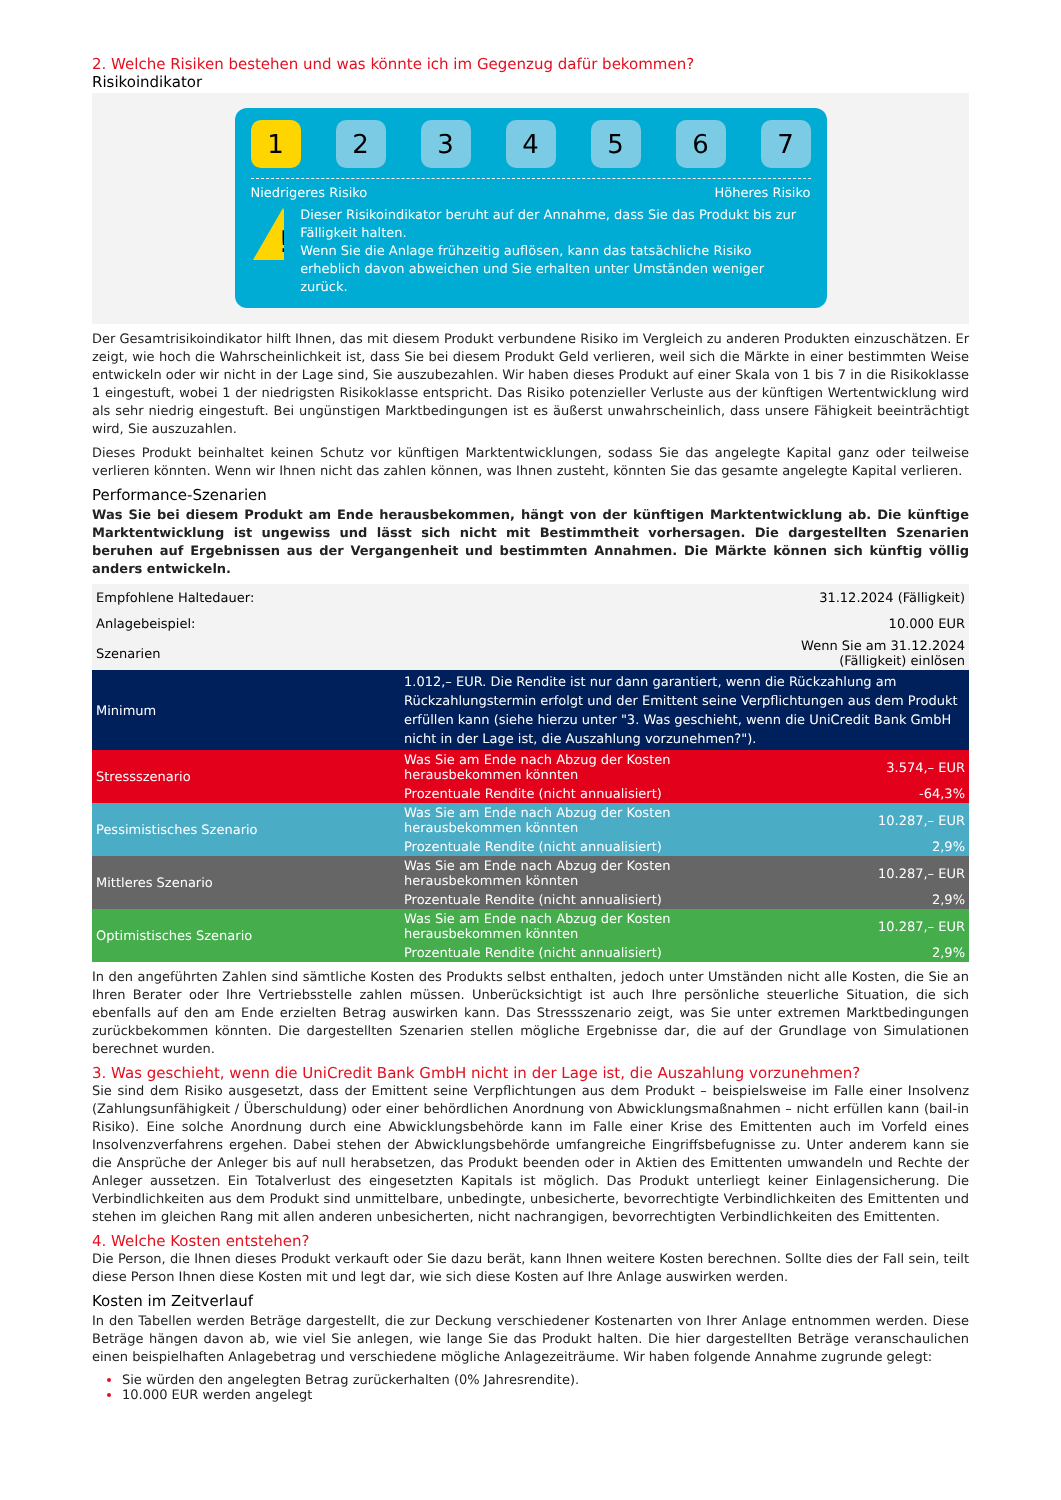2. Welche Risiken bestehen und was könnte ich im Gegenzug dafür bekommen?
Risikoindikator
1 2 3 4 5 6 7
Niedrigeres Risiko Höheres Risiko
!
Dieser Risikoindikator beruht auf der Annahme, dass Sie das Produkt bis zur Fälligkeit halten.
Wenn Sie die Anlage frühzeitig auflösen, kann das tatsächliche Risiko erheblich davon abweichen und Sie erhalten unter Umständen weniger zurück.
Der Gesamtrisikoindikator hilft Ihnen, das mit diesem Produkt verbundene Risiko im Vergleich zu anderen Produkten einzuschätzen. Er zeigt, wie hoch die Wahrscheinlichkeit ist, dass Sie bei diesem Produkt Geld verlieren, weil sich die Märkte in einer bestimmten Weise entwickeln oder wir nicht in der Lage sind, Sie auszubezahlen. Wir haben dieses Produkt auf einer Skala von 1 bis 7 in die Risikoklasse 1 eingestuft, wobei 1 der niedrigsten Risikoklasse entspricht. Das Risiko potenzieller Verluste aus der künftigen Wertentwicklung wird als sehr niedrig eingestuft. Bei ungünstigen Marktbedingungen ist es äußerst unwahrscheinlich, dass unsere Fähigkeit beeinträchtigt wird, Sie auszuzahlen.
Dieses Produkt beinhaltet keinen Schutz vor künftigen Marktentwicklungen, sodass Sie das angelegte Kapital ganz oder teilweise verlieren könnten. Wenn wir Ihnen nicht das zahlen können, was Ihnen zusteht, könnten Sie das gesamte angelegte Kapital verlieren.
Performance-Szenarien
Was Sie bei diesem Produkt am Ende herausbekommen, hängt von der künftigen Marktentwicklung ab. Die künftige Marktentwicklung ist ungewiss und lässt sich nicht mit Bestimmtheit vorhersagen. Die dargestellten Szenarien beruhen auf Ergebnissen aus der Vergangenheit und bestimmten Annahmen. Die Märkte können sich künftig völlig anders entwickeln.
| Empfohlene Haltedauer: | | 31.12.2024 (Fälligkeit) |
| Anlagebeispiel: | | 10.000 EUR |
| Szenarien | | Wenn Sie am 31.12.2024 (Fälligkeit) einlösen |
| Minimum | 1.012,– EUR. Die Rendite ist nur dann garantiert, wenn die Rückzahlung am Rückzahlungstermin erfolgt und der Emittent seine Verpflichtungen aus dem Produkt erfüllen kann (siehe hierzu unter "3. Was geschieht, wenn die UniCredit Bank GmbH nicht in der Lage ist, die Auszahlung vorzunehmen?"). | |
| Stressszenario | Was Sie am Ende nach Abzug der Kosten herausbekommen könnten | 3.574,– EUR |
| | Prozentuale Rendite (nicht annualisiert) | -64,3% |
| Pessimistisches Szenario | Was Sie am Ende nach Abzug der Kosten herausbekommen könnten | 10.287,– EUR |
| | Prozentuale Rendite (nicht annualisiert) | 2,9% |
| Mittleres Szenario | Was Sie am Ende nach Abzug der Kosten herausbekommen könnten | 10.287,– EUR |
| | Prozentuale Rendite (nicht annualisiert) | 2,9% |
| Optimistisches Szenario | Was Sie am Ende nach Abzug der Kosten herausbekommen könnten | 10.287,– EUR |
| | Prozentuale Rendite (nicht annualisiert) | 2,9% |
In den angeführten Zahlen sind sämtliche Kosten des Produkts selbst enthalten, jedoch unter Umständen nicht alle Kosten, die Sie an Ihren Berater oder Ihre Vertriebsstelle zahlen müssen. Unberücksichtigt ist auch Ihre persönliche steuerliche Situation, die sich ebenfalls auf den am Ende erzielten Betrag auswirken kann. Das Stressszenario zeigt, was Sie unter extremen Marktbedingungen zurückbekommen könnten. Die dargestellten Szenarien stellen mögliche Ergebnisse dar, die auf der Grundlage von Simulationen berechnet wurden.
3. Was geschieht, wenn die UniCredit Bank GmbH nicht in der Lage ist, die Auszahlung vorzunehmen?
Sie sind dem Risiko ausgesetzt, dass der Emittent seine Verpflichtungen aus dem Produkt – beispielsweise im Falle einer Insolvenz (Zahlungsunfähigkeit / Überschuldung) oder einer behördlichen Anordnung von Abwicklungsmaßnahmen – nicht erfüllen kann (bail-in Risiko). Eine solche Anordnung durch eine Abwicklungsbehörde kann im Falle einer Krise des Emittenten auch im Vorfeld eines Insolvenzverfahrens ergehen. Dabei stehen der Abwicklungsbehörde umfangreiche Eingriffsbefugnisse zu. Unter anderem kann sie die Ansprüche der Anleger bis auf null herabsetzen, das Produkt beenden oder in Aktien des Emittenten umwandeln und Rechte der Anleger aussetzen. Ein Totalverlust des eingesetzten Kapitals ist möglich. Das Produkt unterliegt keiner Einlagensicherung. Die Verbindlichkeiten aus dem Produkt sind unmittelbare, unbedingte, unbesicherte, bevorrechtigte Verbindlichkeiten des Emittenten und stehen im gleichen Rang mit allen anderen unbesicherten, nicht nachrangigen, bevorrechtigten Verbindlichkeiten des Emittenten.
4. Welche Kosten entstehen?
Die Person, die Ihnen dieses Produkt verkauft oder Sie dazu berät, kann Ihnen weitere Kosten berechnen. Sollte dies der Fall sein, teilt diese Person Ihnen diese Kosten mit und legt dar, wie sich diese Kosten auf Ihre Anlage auswirken werden.
Kosten im Zeitverlauf
In den Tabellen werden Beträge dargestellt, die zur Deckung verschiedener Kostenarten von Ihrer Anlage entnommen werden. Diese Beträge hängen davon ab, wie viel Sie anlegen, wie lange Sie das Produkt halten. Die hier dargestellten Beträge veranschaulichen einen beispielhaften Anlagebetrag und verschiedene mögliche Anlagezeiträume. Wir haben folgende Annahme zugrunde gelegt:
Sie würden den angelegten Betrag zurückerhalten (0% Jahresrendite).
10.000 EUR werden angelegt